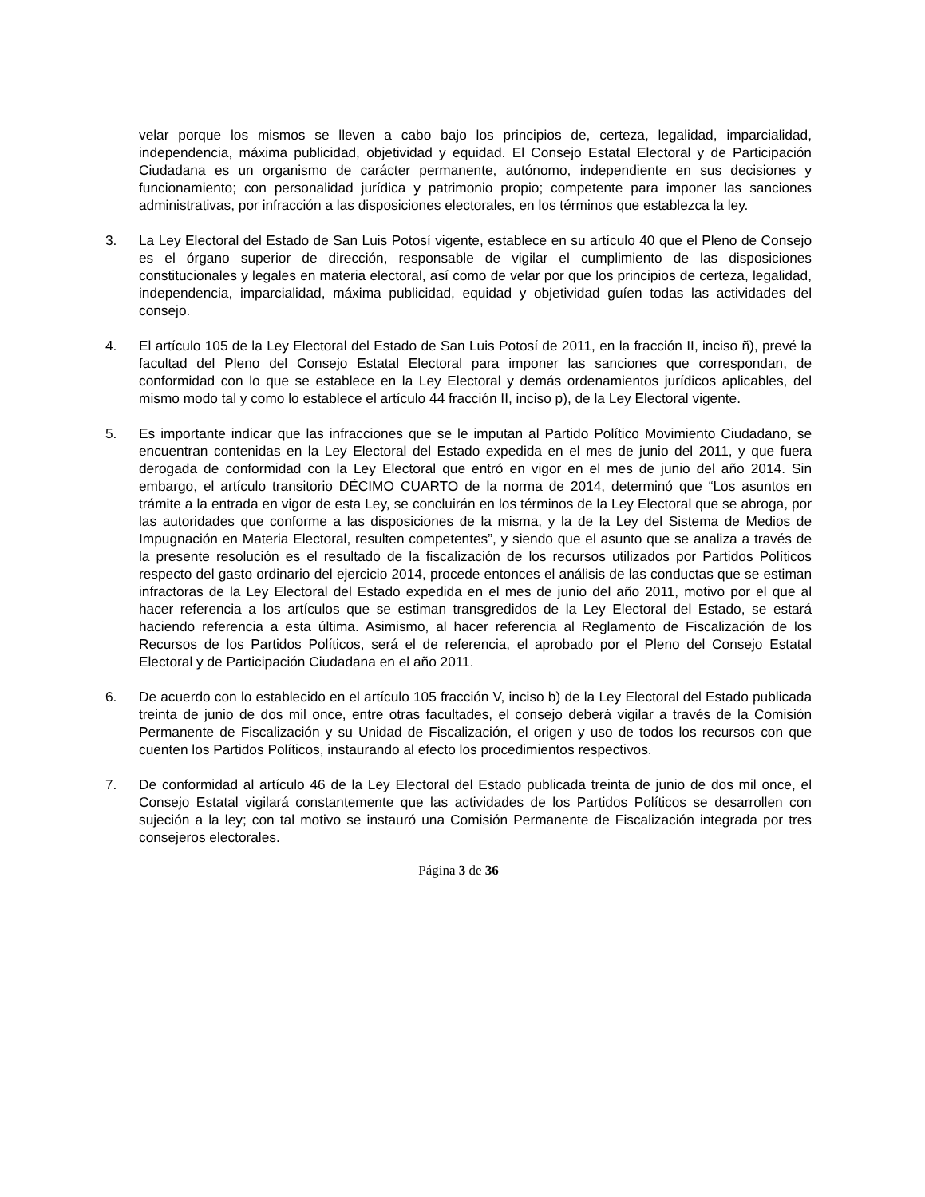velar porque los mismos se lleven a cabo bajo los principios de, certeza, legalidad, imparcialidad, independencia, máxima publicidad, objetividad y equidad. El Consejo Estatal Electoral y de Participación Ciudadana es un organismo de carácter permanente, autónomo, independiente en sus decisiones y funcionamiento; con personalidad jurídica y patrimonio propio; competente para imponer las sanciones administrativas, por infracción a las disposiciones electorales, en los términos que establezca la ley.
3. La Ley Electoral del Estado de San Luis Potosí vigente, establece en su artículo 40 que el Pleno de Consejo es el órgano superior de dirección, responsable de vigilar el cumplimiento de las disposiciones constitucionales y legales en materia electoral, así como de velar por que los principios de certeza, legalidad, independencia, imparcialidad, máxima publicidad, equidad y objetividad guíen todas las actividades del consejo.
4. El artículo 105 de la Ley Electoral del Estado de San Luis Potosí de 2011, en la fracción II, inciso ñ), prevé la facultad del Pleno del Consejo Estatal Electoral para imponer las sanciones que correspondan, de conformidad con lo que se establece en la Ley Electoral y demás ordenamientos jurídicos aplicables, del mismo modo tal y como lo establece el artículo 44 fracción II, inciso p), de la Ley Electoral vigente.
5. Es importante indicar que las infracciones que se le imputan al Partido Político Movimiento Ciudadano, se encuentran contenidas en la Ley Electoral del Estado expedida en el mes de junio del 2011, y que fuera derogada de conformidad con la Ley Electoral que entró en vigor en el mes de junio del año 2014. Sin embargo, el artículo transitorio DÉCIMO CUARTO de la norma de 2014, determinó que “Los asuntos en trámite a la entrada en vigor de esta Ley, se concluirán en los términos de la Ley Electoral que se abroga, por las autoridades que conforme a las disposiciones de la misma, y la de la Ley del Sistema de Medios de Impugnación en Materia Electoral, resulten competentes”, y siendo que el asunto que se analiza a través de la presente resolución es el resultado de la fiscalización de los recursos utilizados por Partidos Políticos respecto del gasto ordinario del ejercicio 2014, procede entonces el análisis de las conductas que se estiman infractoras de la Ley Electoral del Estado expedida en el mes de junio del año 2011, motivo por el que al hacer referencia a los artículos que se estiman transgredidos de la Ley Electoral del Estado, se estará haciendo referencia a esta última. Asimismo, al hacer referencia al Reglamento de Fiscalización de los Recursos de los Partidos Políticos, será el de referencia, el aprobado por el Pleno del Consejo Estatal Electoral y de Participación Ciudadana en el año 2011.
6. De acuerdo con lo establecido en el artículo 105 fracción V, inciso b) de la Ley Electoral del Estado publicada treinta de junio de dos mil once, entre otras facultades, el consejo deberá vigilar a través de la Comisión Permanente de Fiscalización y su Unidad de Fiscalización, el origen y uso de todos los recursos con que cuenten los Partidos Políticos, instaurando al efecto los procedimientos respectivos.
7. De conformidad al artículo 46 de la Ley Electoral del Estado publicada treinta de junio de dos mil once, el Consejo Estatal vigilará constantemente que las actividades de los Partidos Políticos se desarrollen con sujeción a la ley; con tal motivo se instauró una Comisión Permanente de Fiscalización integrada por tres consejeros electorales.
Página 3 de 36